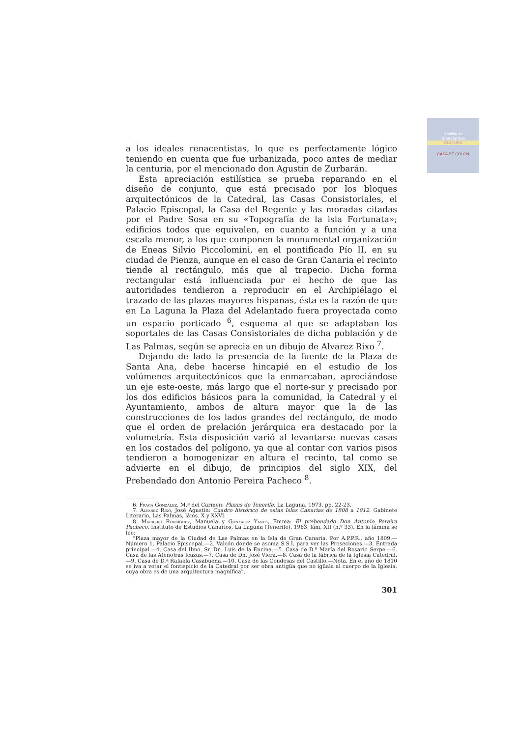Cabildo de
Gran Canaria
CULTURA
CASA DE COLON
a los ideales renacentistas, lo que es perfectamente lógico teniendo en cuenta que fue urbanizada, poco antes de mediar la centuria, por el mencionado don Agustín de Zurbarán.
Esta apreciación estilística se prueba reparando en el diseño de conjunto, que está precisado por los bloques arquitectónicos de la Catedral, las Casas Consistoriales, el Palacio Episcopal, la Casa del Regente y las moradas citadas por el Padre Sosa en su «Topografía de la isla Fortunata»; edificios todos que equivalen, en cuanto a función y a una escala menor, a los que componen la monumental organización de Eneas Silvio Piccolomini, en el pontificado Pío II, en su ciudad de Pienza, aunque en el caso de Gran Canaria el recinto tiende al rectángulo, más que al trapecio. Dicha forma rectangular está influenciada por el hecho de que las autoridades tendieron a reproducir en el Archipiélago el trazado de las plazas mayores hispanas, ésta es la razón de que en La Laguna la Plaza del Adelantado fuera proyectada como un espacio porticado <sup>6</sup>, esquema al que se adaptaban los soportales de las Casas Consistoriales de dicha población y de Las Palmas, según se aprecia en un dibujo de Alvarez Rixo <sup>7</sup>.
Dejando de lado la presencia de la fuente de la Plaza de Santa Ana, debe hacerse hincapié en el estudio de los volúmenes arquitectónicos que la enmarcaban, apreciándose un eje este-oeste, más largo que el norte-sur y precisado por los dos edificios básicos para la comunidad, la Catedral y el Ayuntamiento, ambos de altura mayor que la de las construcciones de los lados grandes del rectángulo, de modo que el orden de prelación jerárquica era destacado por la volumetría. Esta disposición varió al levantarse nuevas casas en los costados del polígono, ya que al contar con varios pisos tendieron a homogenizar en altura el recinto, tal como se advierte en el dibujo, de principios del siglo XIX, del Prebendado don Antonio Pereira Pacheco <sup>8</sup>.
6. Fraga González, M.ª del Carmen: Plazas de Tenerife. La Laguna, 1973, pp. 22-23.
7. Alvarez Rixo, José Agustín: Cuadro histórico de estas Islas Canarias de 1808 a 1812. Gabinete Literario, Las Palmas, láms. X y XXVI.
8. Marrero Rodríguez, Manuela y González Yanes, Emma: El prebendado Don Antonio Pereira Pacheco. Instituto de Estudios Canarios, La Laguna (Tenerife), 1963, lám. XII (n.º 33). En la lámina se lee:
“Plaza mayor de la Ciudad de Las Palmas en la Isla de Gran Canaria. Por A.P.P.R., año 1809.—Número 1. Palacio Episcopal.—2. Valcón donde se asoma S.S.I. para ver las Proseciones.—3. Entrada principal.—4. Casa del Ilmo. Sr. Dn. Luis de la Encina.—5. Casa de D.ª María del Rosario Serpe.—6. Casa de las A(eño)ras Icazas.—7. Casa de Dn. José Viera.—8. Casa de la fábrica de la Iglesia Catedral.—9. Casa de D.ª Rafaela Casabuena.—10. Casa de las Condesas del Castillo.—Nota. En el año de 1810 se iva a votar el fontispicio de la Catedral por ser obra antigüa que no igüala al cuerpo de la Iglesia, cuya obra es de una arquitectura magnífica”.
301